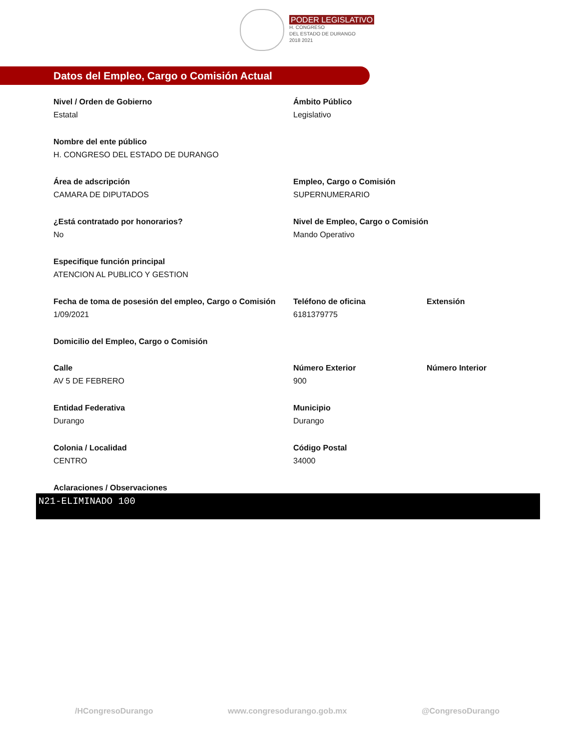PODER LEGISLATIVO
H. CONGRESO
DEL ESTADO DE DURANGO
2018 2021
Datos del Empleo, Cargo o Comisión Actual
Nivel / Orden de Gobierno
Estatal
Ámbito Público
Legislativo
Nombre del ente público
H. CONGRESO DEL ESTADO DE DURANGO
Área de adscripción
CAMARA DE DIPUTADOS
Empleo, Cargo o Comisión
SUPERNUMERARIO
¿Está contratado por honorarios?
No
Nivel de Empleo, Cargo o Comisión
Mando Operativo
Especifique función principal
ATENCION AL PUBLICO Y GESTION
Fecha de toma de posesión del empleo, Cargo o Comisión
1/09/2021
Teléfono de oficina
6181379775
Extensión
Domicilio del Empleo, Cargo o Comisión
Calle
AV 5 DE FEBRERO
Número Exterior
900
Número Interior
Entidad Federativa
Durango
Municipio
Durango
Colonia / Localidad
CENTRO
Código Postal
34000
Aclaraciones / Observaciones
N21-ELIMINADO 100
/HCongresoDurango www.congresodurango.gob.mx @CongresoDurango